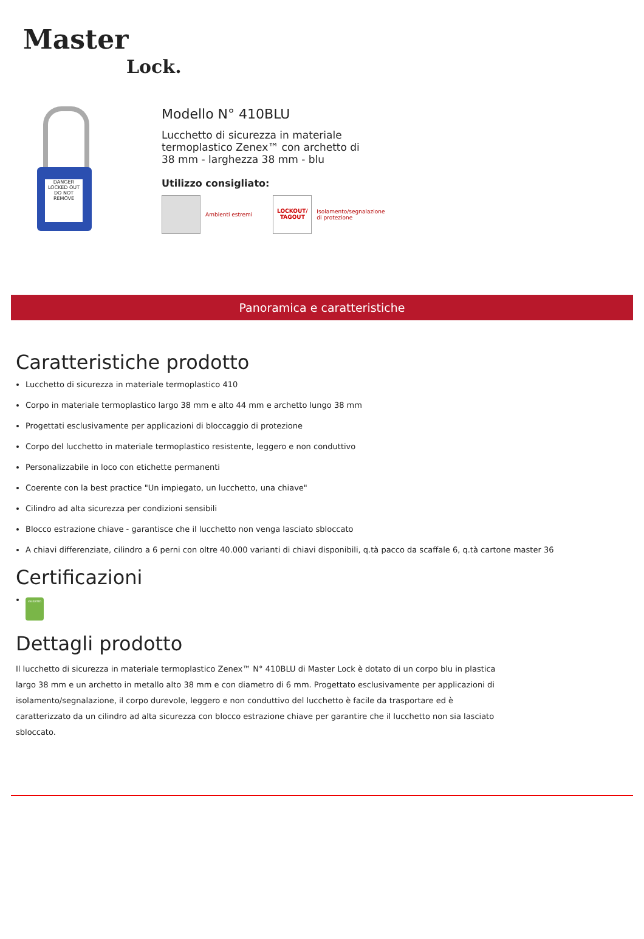Master
Lock.
DANGER
LOCKED OUT
DO NOT REMOVE
Modello N° 410BLU
Lucchetto di sicurezza in materiale termoplastico Zenex™ con archetto di 38 mm - larghezza 38 mm - blu
Utilizzo consigliato:
Ambienti estremi
LOCKOUT/
TAGOUT
Isolamento/segnalazione
di protezione
Panoramica e caratteristiche
Caratteristiche prodotto
Lucchetto di sicurezza in materiale termoplastico 410
Corpo in materiale termoplastico largo 38 mm e alto 44 mm e archetto lungo 38 mm
Progettati esclusivamente per applicazioni di bloccaggio di protezione
Corpo del lucchetto in materiale termoplastico resistente, leggero e non conduttivo
Personalizzabile in loco con etichette permanenti
Coerente con la best practice "Un impiegato, un lucchetto, una chiave"
Cilindro ad alta sicurezza per condizioni sensibili
Blocco estrazione chiave - garantisce che il lucchetto non venga lasciato sbloccato
A chiavi differenziate, cilindro a 6 perni con oltre 40.000 varianti di chiavi disponibili, q.tà pacco da scaffale 6, q.tà cartone master 36
Certificazioni
VALIDATED
Dettagli prodotto
Il lucchetto di sicurezza in materiale termoplastico Zenex™ N° 410BLU di Master Lock è dotato di un corpo blu in plastica largo 38 mm e un archetto in metallo alto 38 mm e con diametro di 6 mm. Progettato esclusivamente per applicazioni di isolamento/segnalazione, il corpo durevole, leggero e non conduttivo del lucchetto è facile da trasportare ed è caratterizzato da un cilindro ad alta sicurezza con blocco estrazione chiave per garantire che il lucchetto non sia lasciato sbloccato.